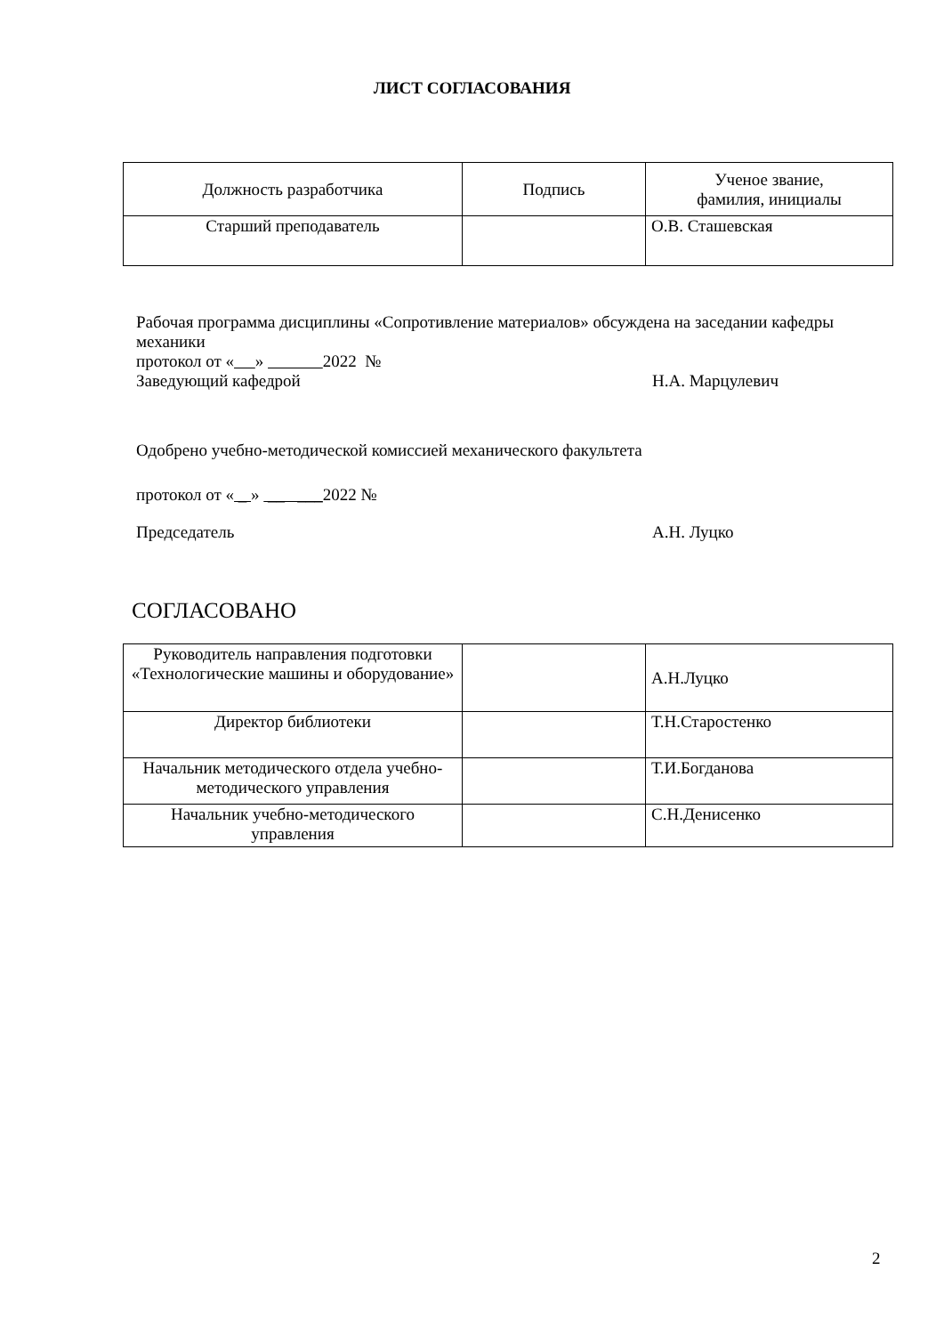ЛИСТ СОГЛАСОВАНИЯ
| Должность разработчика | Подпись | Ученое звание, фамилия, инициалы |
| Старший преподаватель | | О.В. Сташевская |
Рабочая программа дисциплины «Сопротивление материалов» обсуждена на заседании кафедры механики
протокол от « » 2022 №
Заведующий кафедрой Н.А. Марцулевич
Одобрено учебно-методической комиссией механического факультета
протокол от « _ » __ ___2022 №
Председатель А.Н. Луцко
СОГЛАСОВАНО
| Руководитель направления подготовки «Технологические машины и оборудование» | | А.Н.Луцко |
| Директор библиотеки | | Т.Н.Старостенко |
| Начальник методического отдела учебно-методического управления | | Т.И.Богданова |
| Начальник учебно-методического управления | | С.Н.Денисенко |
2